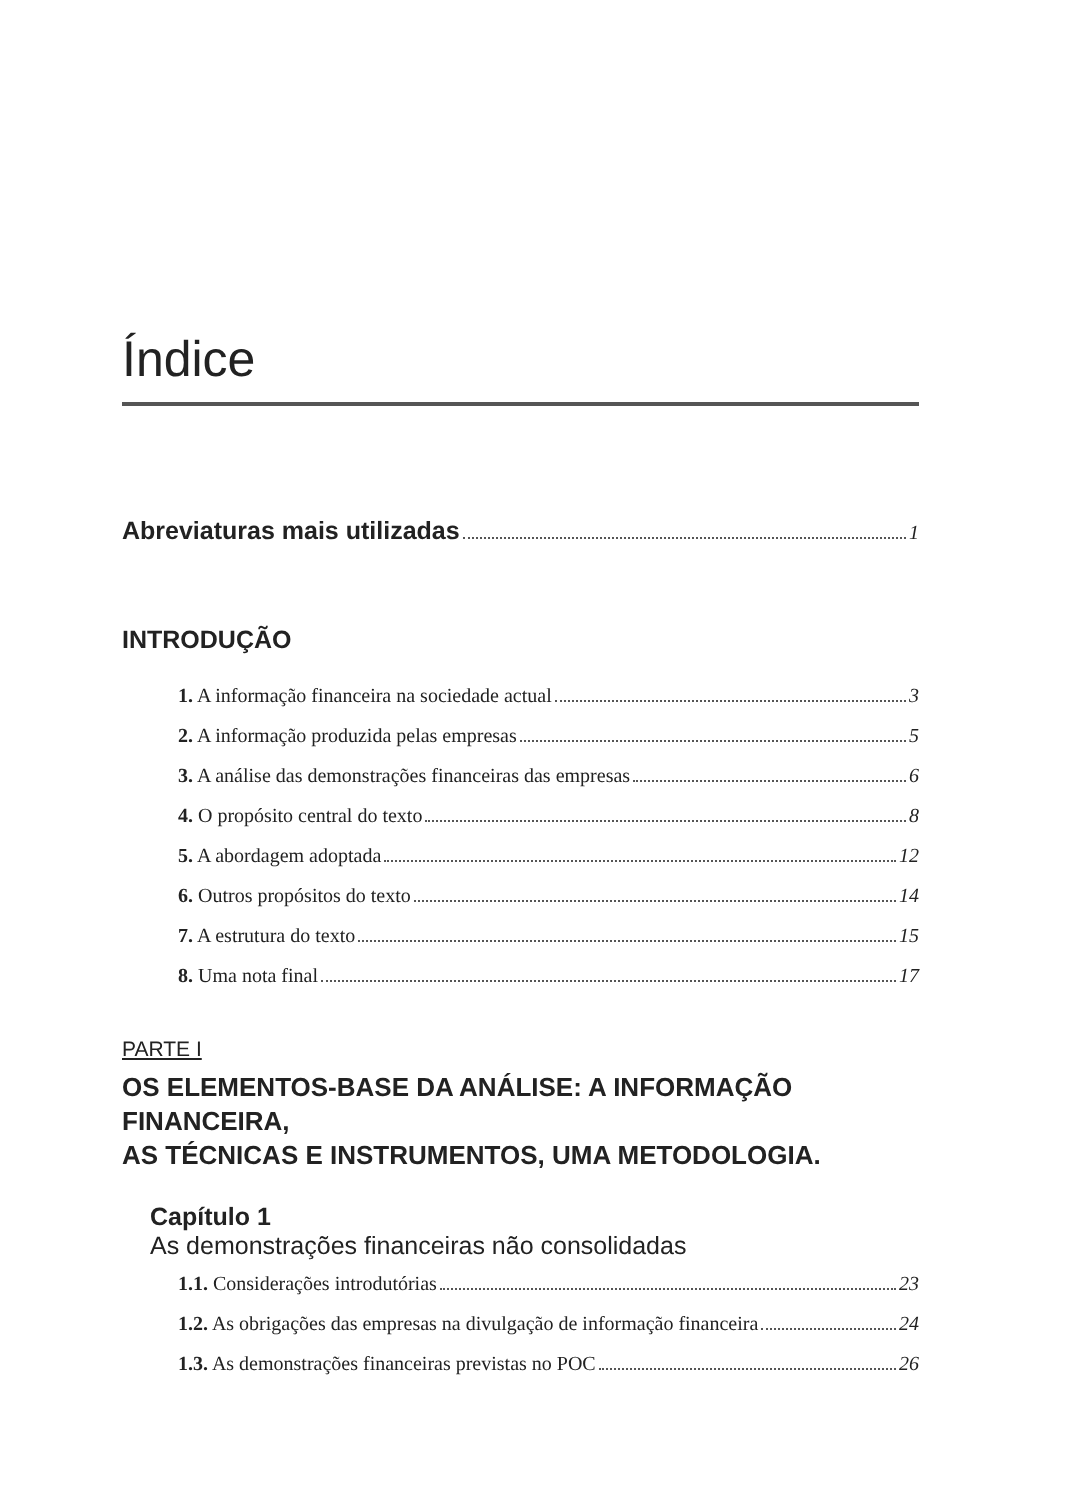Índice
Abreviaturas mais utilizadas 1
INTRODUÇÃO
1. A informação financeira na sociedade actual 3
2. A informação produzida pelas empresas 5
3. A análise das demonstrações financeiras das empresas 6
4. O propósito central do texto 8
5. A abordagem adoptada 12
6. Outros propósitos do texto 14
7. A estrutura do texto 15
8. Uma nota final 17
PARTE I
OS ELEMENTOS-BASE DA ANÁLISE: A INFORMAÇÃO FINANCEIRA,
AS TÉCNICAS E INSTRUMENTOS, UMA METODOLOGIA.
Capítulo 1
As demonstrações financeiras não consolidadas
1.1. Considerações introdutórias 23
1.2. As obrigações das empresas na divulgação de informação financeira 24
1.3. As demonstrações financeiras previstas no POC 26